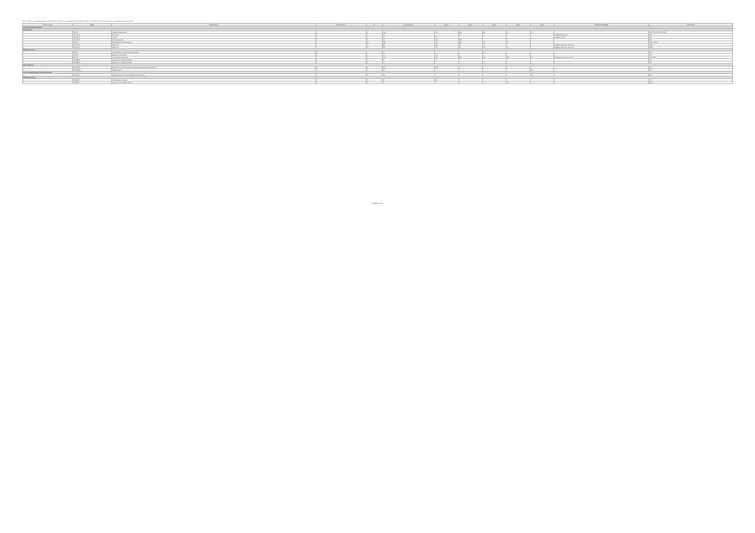План: Учебный план бакалавриата '44.03.05_2017_607.plx', код направления 44.03.05, профиль : Русский язык и Китайский язык, год начала подготовки 2017
| Считать в плане | Индекс | Наименование | Форма контроля | з.е. | Итого акад.часов | Курс 1 | Курс 2 | Курс 3 | Курс 4 | Курс 5 | Закрепленная кафедра | Компетенции |
| --- | --- | --- | --- | --- | --- | --- | --- | --- | --- | --- | --- | --- |
| Блок 1.Дисциплины (модули) | | | | | | | | | | | | |
| Базовая часть | | | | | | | | | | | | |
| + | Б1.Б.01 | Общекультурный модуль | | 36 | 1296 | 270 | 216 | 180 | 72 | 36 | | ОК-1; ОК-2; ОК-3; ОК-4; ОК-5 |
| + | Б1.Б.01.01 | Философия | 4 | 4 | 144 | | 144 | | | | Кафедра философии | ОК-1 |
| + | Б1.Б.01.02 | История | 1 | 4 | 144 | 144 | | | | | Кафедра истории | ОК-2 |
| + | Б1.Б.01.03 | Иностранный язык | 3 | 9 | 324 | 216 | 108 | | | | | ОК-4 |
| + | Б1.Б.02 | Общепрофессиональный модуль | | 30 | 1080 | 144 | 288 | 144 | 72 | | | ОПК-1; ОПК-2 |
| + | Б1.Б.02.01 | Психология | | 8 | 288 | 108 | 72 | 72 | | | Кафедра педагогики, психологии | ОПК-1 |
| + | Б1.Б.02.02 | Педагогика | | 10 | 360 | 36 | 72 | 108 | 72 | | Кафедра педагогики, психологии | ОПК-2 |
| Вариативная часть | | | | | | | | | | | | |
| + | Б1.В.01 | Информационные технологии в образовании | 6 | 4 | 144 | | | 144 | | | | ОК-3 |
| + | Б1.В.02 | Введение в языкознание | 2 | 4 | 144 | 144 | | | | | | ПК-1 |
| + | Б1.В.11 | Специальные дисциплины | | 42 | 1512 | 288 | 360 | 432 | 288 | 144 | Кафедра китайской филологии | ПК-4; ПК-5 |
| + | Б1.В.ДВ.01 | Дисциплины по выбору Б1.В.ДВ.1 | 2 | 2 | 72 | 72 | | | | | | ПК-2 |
| + | Б1.В.ДВ.02 | Дисциплины по выбору Б1.В.ДВ.2 | 6 | 2 | 72 | | | 72 | | | | ПК-3 |
| Блок 2.Практики | | | | | | | | | | | | |
| + | Б2.В.01(У) | Практика по получению первичных профессиональных умений и навыков | 2 | 3 | 108 | 108 | | | | | | ОК-3 |
| + | Б2.В.06(Пд) | Преддипломная | A | 9 | 324 | | | | | 324 | | ПК-7 |
| Блок 3.Государственная итоговая аттестация | | | | | | | | | | | | |
| + | Б3.Б.01(Г) | Подготовка к сдаче и сдача государственного экзамена | | 3 | 108 | | | | | 108 | | ОК-1 |
| ФТД.Факультативы | | | | | | | | | | | | |
| + | ФТД.В.01 | Библиотечный практикум | 1 | 1 | 36 | 36 | | | | | | ОК-6 |
| + | ФТД.В.03 | Семинар по иностранным языкам | 7 | 2 | 72 | | | | 72 | | | ОК-6 |
Страница 1 из 1